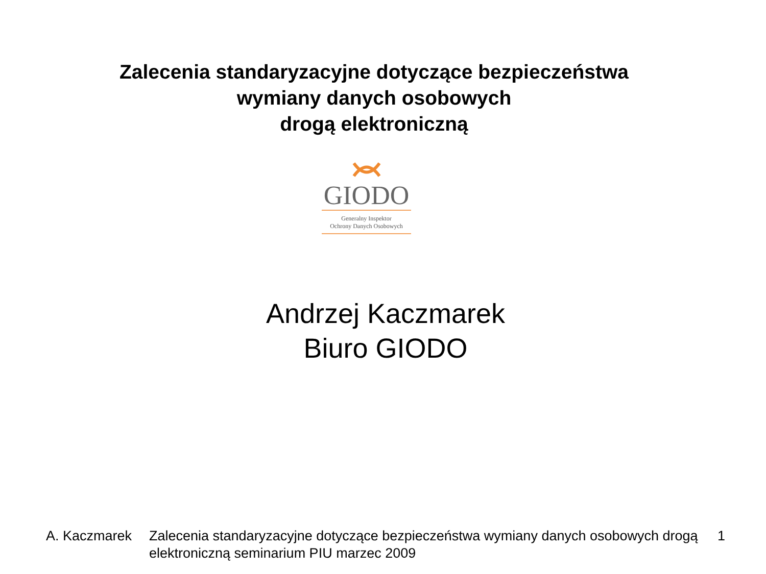Zalecenia standaryzacyjne dotyczące bezpieczeństwa
wymiany danych osobowych
drogą elektroniczną
GIODO
Generalny Inspektor
Ochrony Danych Osobowych
Andrzej Kaczmarek
Biuro GIODO
A. Kaczmarek Zalecenia standaryzacyjne dotyczące bezpieczeństwa wymiany danych osobowych drogą elektroniczną seminarium PIU marzec 2009
1